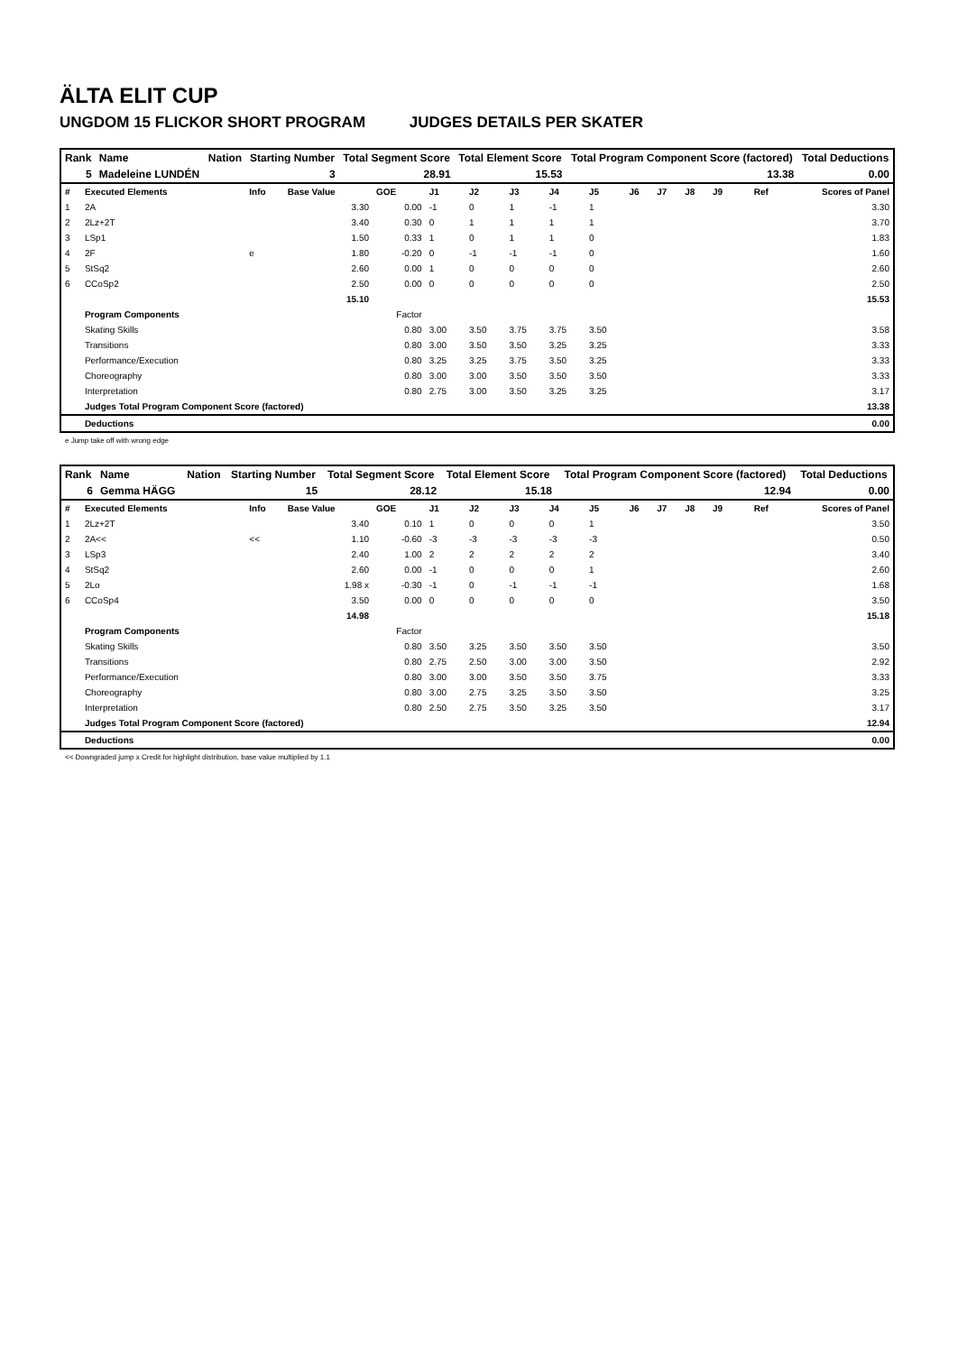ÄLTA ELIT CUP
UNGDOM 15 FLICKOR SHORT PROGRAM JUDGES DETAILS PER SKATER
| Rank | Name | Nation | Starting Number | Total Segment Score | Total Element Score | Total Program Component Score (factored) | Total Deductions |
| --- | --- | --- | --- | --- | --- | --- | --- |
| 5 | Madeleine LUNDÉN | | 3 | 28.91 | 15.53 | 13.38 | 0.00 |
| # | Executed Elements | Info | Base Value | GOE | J1 | J2 | J3 | J4 | J5 | J6 | J7 | J8 | J9 | Ref | Scores of Panel |
| 1 | 2A | | 3.30 | 0.00 | -1 | 0 | 1 | -1 | 1 | | | | | | 3.30 |
| 2 | 2Lz+2T | | 3.40 | 0.30 | 0 | 1 | 1 | 1 | 1 | | | | | | 3.70 |
| 3 | LSp1 | | 1.50 | 0.33 | 1 | 0 | 1 | 1 | 0 | | | | | | 1.83 |
| 4 | 2F | e | 1.80 | -0.20 | 0 | -1 | -1 | -1 | 0 | | | | | | 1.60 |
| 5 | StSq2 | | 2.60 | 0.00 | 1 | 0 | 0 | 0 | 0 | | | | | | 2.60 |
| 6 | CCoSp2 | | 2.50 | 0.00 | 0 | 0 | 0 | 0 | 0 | | | | | | 2.50 |
| | | | 15.10 | | | | | | | | | | | | 15.53 |
| | Program Components | | | Factor | | | | | | | | | | | |
| | Skating Skills | | | 0.80 | 3.00 | 3.50 | 3.75 | 3.75 | 3.50 | | | | | | 3.58 |
| | Transitions | | | 0.80 | 3.00 | 3.50 | 3.50 | 3.25 | 3.25 | | | | | | 3.33 |
| | Performance/Execution | | | 0.80 | 3.25 | 3.25 | 3.75 | 3.50 | 3.25 | | | | | | 3.33 |
| | Choreography | | | 0.80 | 3.00 | 3.00 | 3.50 | 3.50 | 3.50 | | | | | | 3.33 |
| | Interpretation | | | 0.80 | 2.75 | 3.00 | 3.50 | 3.25 | 3.25 | | | | | | 3.17 |
| | Judges Total Program Component Score (factored) | | | | | | | | | | | | | | 13.38 |
| | Deductions | | | | | | | | | | | | | | 0.00 |
e Jump take off with wrong edge
| Rank | Name | Nation | Starting Number | Total Segment Score | Total Element Score | Total Program Component Score (factored) | Total Deductions |
| --- | --- | --- | --- | --- | --- | --- | --- |
| 6 | Gemma HÄGG | | 15 | 28.12 | 15.18 | 12.94 | 0.00 |
| # | Executed Elements | Info | Base Value | GOE | J1 | J2 | J3 | J4 | J5 | J6 | J7 | J8 | J9 | Ref | Scores of Panel |
| 1 | 2Lz+2T | | 3.40 | 0.10 | 1 | 0 | 0 | 0 | 1 | | | | | | 3.50 |
| 2 | 2A<< | << | 1.10 | -0.60 | -3 | -3 | -3 | -3 | -3 | | | | | | 0.50 |
| 3 | LSp3 | | 2.40 | 1.00 | 2 | 2 | 2 | 2 | 2 | | | | | | 3.40 |
| 4 | StSq2 | | 2.60 | 0.00 | -1 | 0 | 0 | 0 | 1 | | | | | | 2.60 |
| 5 | 2Lo | | 1.98 x | -0.30 | -1 | 0 | -1 | -1 | -1 | | | | | | 1.68 |
| 6 | CCoSp4 | | 3.50 | 0.00 | 0 | 0 | 0 | 0 | 0 | | | | | | 3.50 |
| | | | 14.98 | | | | | | | | | | | | 15.18 |
| | Program Components | | | Factor | | | | | | | | | | | |
| | Skating Skills | | | 0.80 | 3.50 | 3.25 | 3.50 | 3.50 | 3.50 | | | | | | 3.50 |
| | Transitions | | | 0.80 | 2.75 | 2.50 | 3.00 | 3.00 | 3.50 | | | | | | 2.92 |
| | Performance/Execution | | | 0.80 | 3.00 | 3.00 | 3.50 | 3.50 | 3.75 | | | | | | 3.33 |
| | Choreography | | | 0.80 | 3.00 | 2.75 | 3.25 | 3.50 | 3.50 | | | | | | 3.25 |
| | Interpretation | | | 0.80 | 2.50 | 2.75 | 3.50 | 3.25 | 3.50 | | | | | | 3.17 |
| | Judges Total Program Component Score (factored) | | | | | | | | | | | | | | 12.94 |
| | Deductions | | | | | | | | | | | | | | 0.00 |
<< Downgraded jump x Credit for highlight distribution, base value multiplied by 1.1